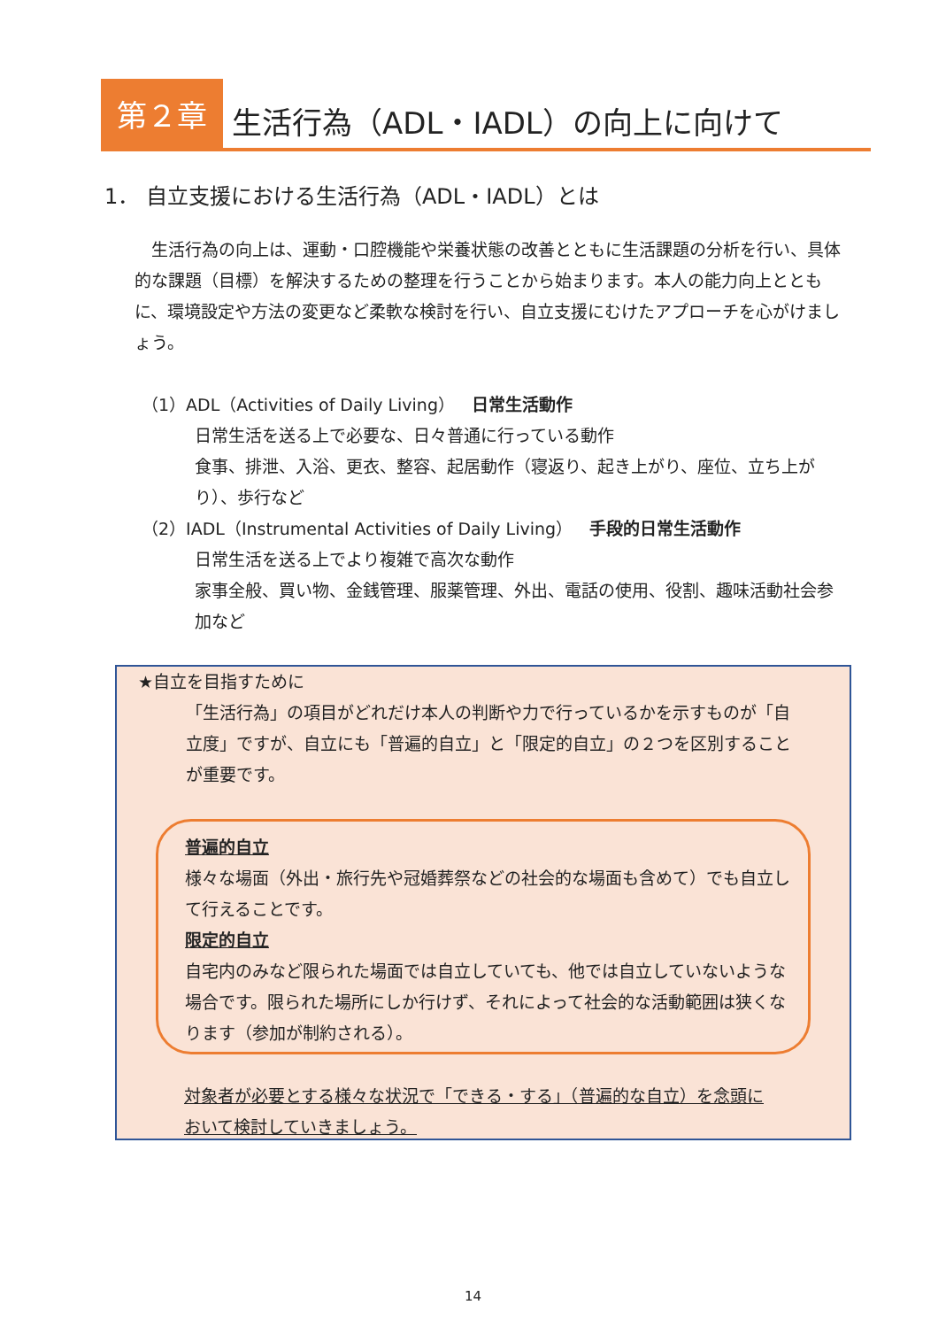第２章
生活行為（ADL・IADL）の向上に向けて
1． 自立支援における生活行為（ADL・IADL）とは
　生活行為の向上は、運動・口腔機能や栄養状態の改善とともに生活課題の分析を行い、具体的な課題（目標）を解決するための整理を行うことから始まります。本人の能力向上とともに、環境設定や方法の変更など柔軟な検討を行い、自立支援にむけたアプローチを心がけましょう。
（1）ADL（Activities of Daily Living）　日常生活動作
日常生活を送る上で必要な、日々普通に行っている動作
食事、排泄、入浴、更衣、整容、起居動作（寝返り、起き上がり、座位、立ち上がり）、歩行など
（2）IADL（Instrumental Activities of Daily Living）　手段的日常生活動作
日常生活を送る上でより複雑で高次な動作
家事全般、買い物、金銭管理、服薬管理、外出、電話の使用、役割、趣味活動社会参加など
★自立を目指すために
「生活行為」の項目がどれだけ本人の判断や力で行っているかを示すものが「自立度」ですが、自立にも「普遍的自立」と「限定的自立」の２つを区別することが重要です。
普遍的自立
様々な場面（外出・旅行先や冠婚葬祭などの社会的な場面も含めて）でも自立して行えることです。
限定的自立
自宅内のみなど限られた場面では自立していても、他では自立していないような場合です。限られた場所にしか行けず、それによって社会的な活動範囲は狭くなります（参加が制約される）。
対象者が必要とする様々な状況で「できる・する」（普遍的な自立）を念頭において検討していきましょう。
14